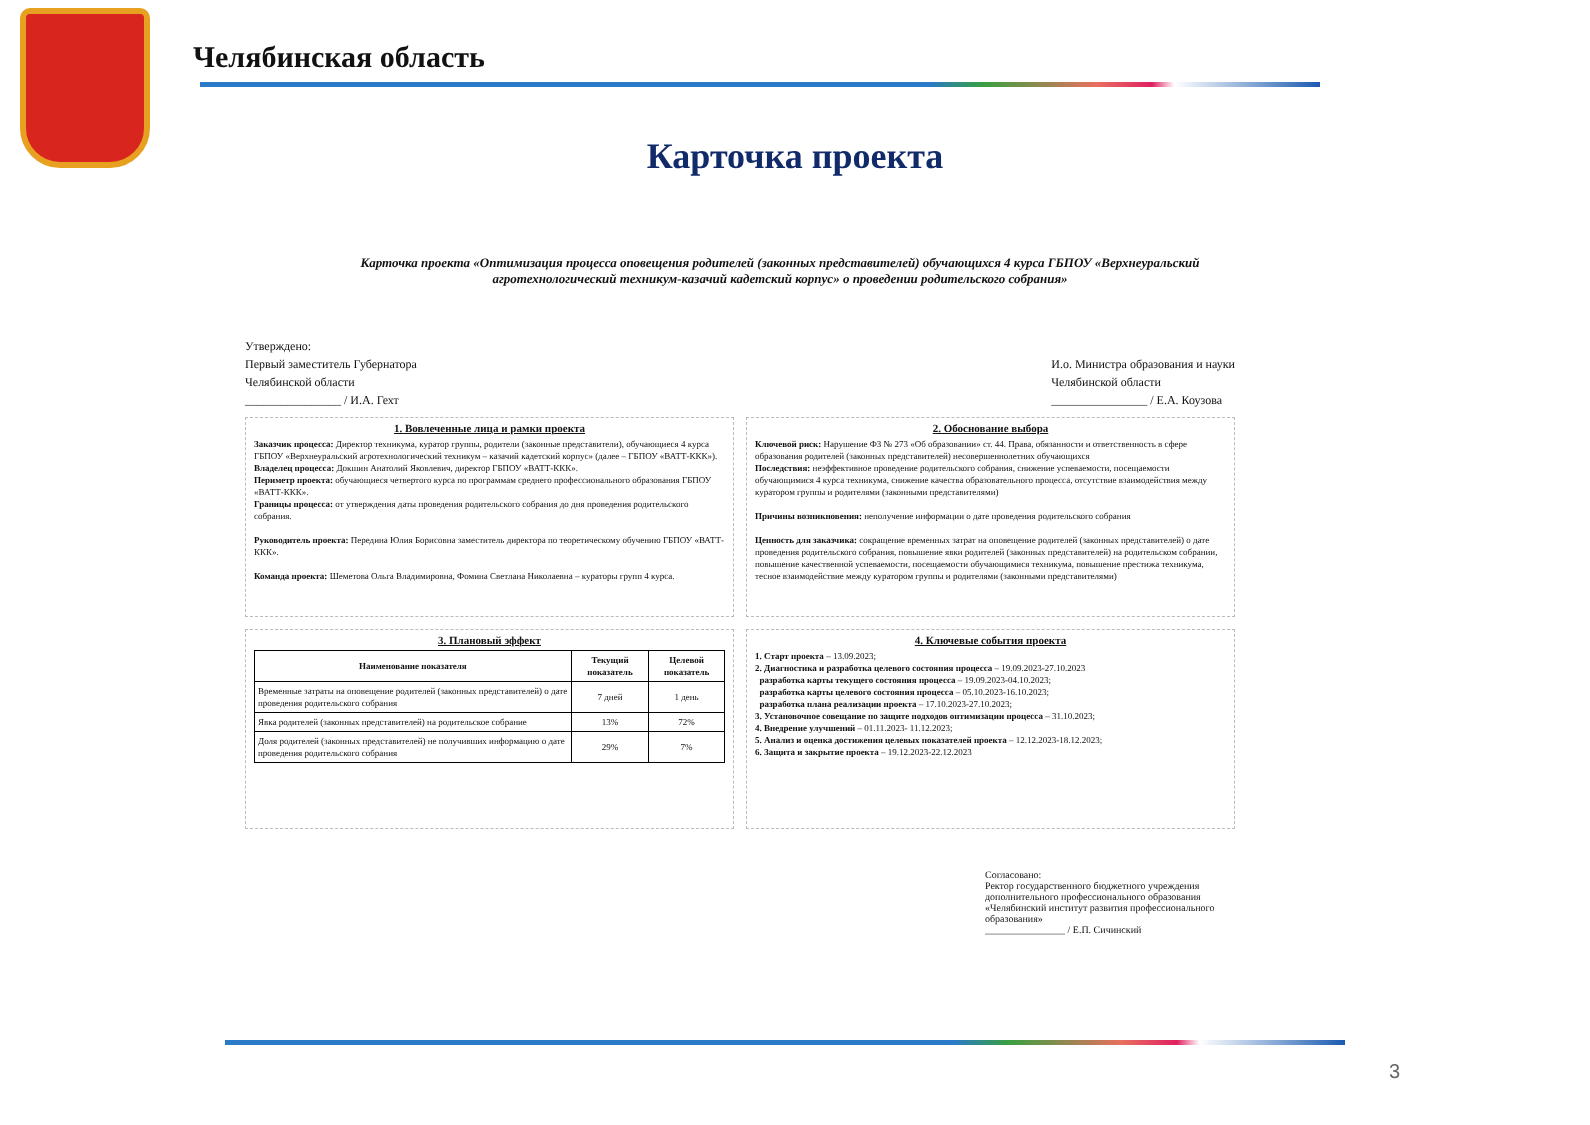Челябинская область
Карточка проекта
Карточка проекта «Оптимизация процесса оповещения родителей (законных представителей) обучающихся 4 курса ГБПОУ «Верхнеуральский агротехнологический техникум-казачий кадетский корпус» о проведении родительского собрания»
Утверждено:
Первый заместитель Губернатора
Челябинской области
________________ / И.А. Гехт
И.о. Министра образования и науки
Челябинской области
________________ / Е.А. Коузова
1. Вовлеченные лица и рамки проекта
Заказчик процесса: Директор техникума, куратор группы, родители (законные представители), обучающиеся 4 курса ГБПОУ «Верхнеуральский агротехнологический техникум – казачий кадетский корпус» (далее – ГБПОУ «ВАТТ-ККК»).
Владелец процесса: Докшин Анатолий Яковлевич, директор ГБПОУ «ВАТТ-ККК».
Периметр проекта: обучающиеся четвертого курса по программам среднего профессионального образования ГБПОУ «ВАТТ-ККК».
Границы процесса: от утверждения даты проведения родительского собрания до дня проведения родительского собрания.
Руководитель проекта: Передина Юлия Борисовна заместитель директора по теоретическому обучению ГБПОУ «ВАТТ-ККК».
Команда проекта: Шеметова Ольга Владимировна, Фомина Светлана Николаевна – кураторы групп 4 курса.
2. Обоснование выбора
Ключевой риск: Нарушение ФЗ № 273 «Об образовании» ст. 44. Права, обязанности и ответственность в сфере образования родителей (законных представителей) несовершеннолетних обучающихся
Последствия: неэффективное проведение родительского собрания, снижение успеваемости, посещаемости обучающимися 4 курса техникума, снижение качества образовательного процесса, отсутствие взаимодействия между куратором группы и родителями (законными представителями)
Причины возникновения: неполучение информации о дате проведения родительского собрания
Ценность для заказчика: сокращение временных затрат на оповещение родителей (законных представителей) о дате проведения родительского собрания, повышение явки родителей (законных представителей) на родительском собрании, повышение качественной успеваемости, посещаемости обучающимися техникума, повышение престижа техникума, тесное взаимодействие между куратором группы и родителями (законными представителями)
3. Плановый эффект
| Наименование показателя | Текущий показатель | Целевой показатель |
| --- | --- | --- |
| Временные затраты на оповещение родителей (законных представителей) о дате проведения родительского собрания | 7 дней | 1 день |
| Явка родителей (законных представителей) на родительское собрание | 13% | 72% |
| Доля родителей (законных представителей) не получивших информацию о дате проведения родительского собрания | 29% | 7% |
4. Ключевые события проекта
1. Старт проекта – 13.09.2023;
2. Диагностика и разработка целевого состояния процесса – 19.09.2023-27.10.2023
разработка карты текущего состояния процесса – 19.09.2023-04.10.2023;
разработка карты целевого состояния процесса – 05.10.2023-16.10.2023;
разработка плана реализации проекта – 17.10.2023-27.10.2023;
3. Установочное совещание по защите подходов оптимизации процесса – 31.10.2023;
4. Внедрение улучшений – 01.11.2023- 11.12.2023;
5. Анализ и оценка достижения целевых показателей проекта – 12.12.2023-18.12.2023;
6. Защита и закрытие проекта – 19.12.2023-22.12.2023
Согласовано:
Ректор государственного бюджетного учреждения дополнительного профессионального образования «Челябинский институт развития профессионального образования»
________________ / Е.П. Сичинский
3